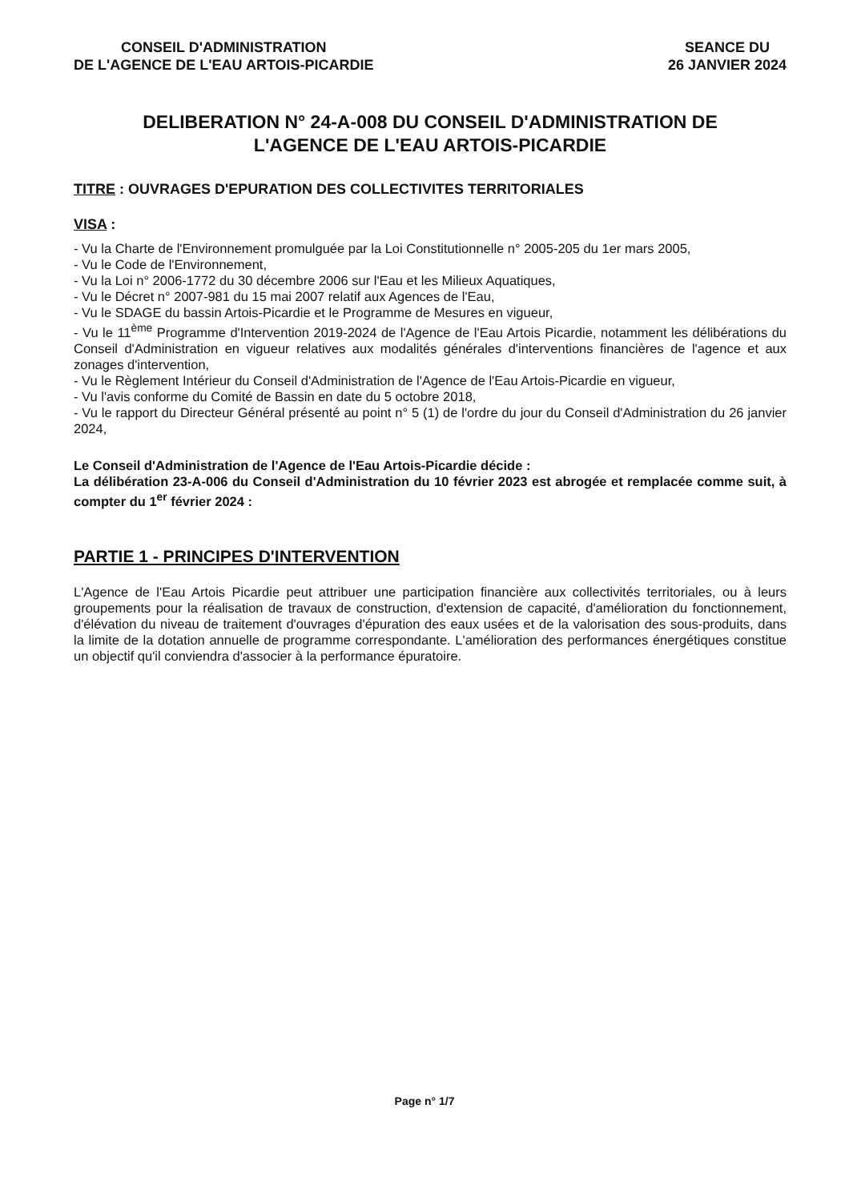CONSEIL D'ADMINISTRATION
DE L'AGENCE DE L'EAU ARTOIS-PICARDIE
SEANCE DU
26 JANVIER 2024
DELIBERATION N° 24-A-008 DU CONSEIL D'ADMINISTRATION DE
L'AGENCE DE L'EAU ARTOIS-PICARDIE
TITRE : OUVRAGES D'EPURATION DES COLLECTIVITES TERRITORIALES
VISA :
- Vu la Charte de l'Environnement promulguée par la Loi Constitutionnelle n° 2005-205 du 1er mars 2005,
- Vu le Code de l'Environnement,
- Vu la Loi n° 2006-1772 du 30 décembre 2006 sur l'Eau et les Milieux Aquatiques,
- Vu le Décret n° 2007-981 du 15 mai 2007 relatif aux Agences de l'Eau,
- Vu le SDAGE du bassin Artois-Picardie et le Programme de Mesures en vigueur,
- Vu le 11<sup>ème</sup> Programme d'Intervention 2019-2024 de l'Agence de l'Eau Artois Picardie, notamment les délibérations du Conseil d'Administration en vigueur relatives aux modalités générales d'interventions financières de l'agence et aux zonages d'intervention,
- Vu le Règlement Intérieur du Conseil d'Administration de l'Agence de l'Eau Artois-Picardie en vigueur,
- Vu l'avis conforme du Comité de Bassin en date du 5 octobre 2018,
- Vu le rapport du Directeur Général présenté au point n° 5 (1) de l'ordre du jour du Conseil d'Administration du 26 janvier 2024,
Le Conseil d'Administration de l'Agence de l'Eau Artois-Picardie décide :
La délibération 23-A-006 du Conseil d'Administration du 10 février 2023 est abrogée et remplacée comme suit, à compter du 1<sup>er</sup> février 2024 :
PARTIE 1 - PRINCIPES D'INTERVENTION
L'Agence de l'Eau Artois Picardie peut attribuer une participation financière aux collectivités territoriales, ou à leurs groupements pour la réalisation de travaux de construction, d'extension de capacité, d'amélioration du fonctionnement, d'élévation du niveau de traitement d'ouvrages d'épuration des eaux usées et de la valorisation des sous-produits, dans la limite de la dotation annuelle de programme correspondante. L'amélioration des performances énergétiques constitue un objectif qu'il conviendra d'associer à la performance épuratoire.
Page n° 1/7